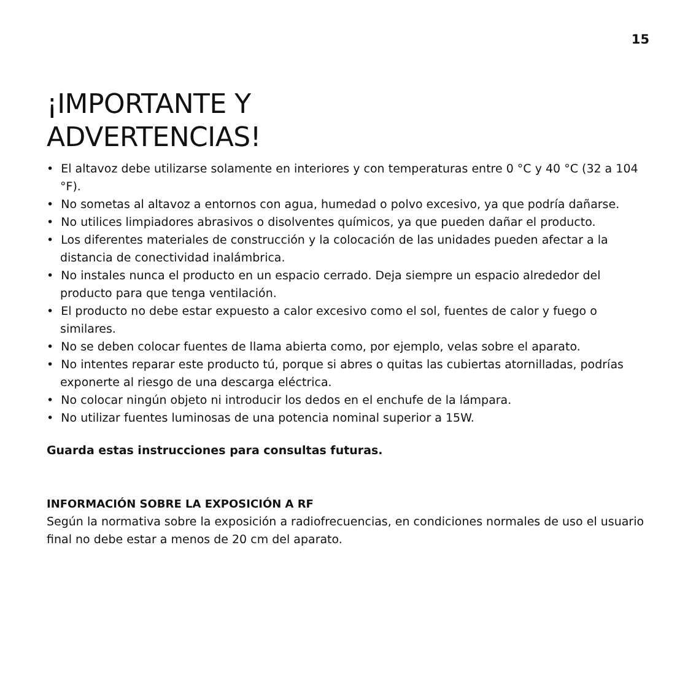15
¡IMPORTANTE Y
ADVERTENCIAS!
• El altavoz debe utilizarse solamente en interiores y con temperaturas entre 0 °C y 40 °C (32 a 104 °F).
• No sometas al altavoz a entornos con agua, humedad o polvo excesivo, ya que podría dañarse.
• No utilices limpiadores abrasivos o disolventes químicos, ya que pueden dañar el producto.
• Los diferentes materiales de construcción y la colocación de las unidades pueden afectar a la distancia de conectividad inalámbrica.
• No instales nunca el producto en un espacio cerrado. Deja siempre un espacio alrededor del producto para que tenga ventilación.
• El producto no debe estar expuesto a calor excesivo como el sol, fuentes de calor y fuego o similares.
• No se deben colocar fuentes de llama abierta como, por ejemplo, velas sobre el aparato.
• No intentes reparar este producto tú, porque si abres o quitas las cubiertas atornilladas, podrías exponerte al riesgo de una descarga eléctrica.
• No colocar ningún objeto ni introducir los dedos en el enchufe de la lámpara.
• No utilizar fuentes luminosas de una potencia nominal superior a 15W.
Guarda estas instrucciones para consultas futuras.
INFORMACIÓN SOBRE LA EXPOSICIÓN A RF
Según la normativa sobre la exposición a radiofrecuencias, en condiciones normales de uso el usuario final no debe estar a menos de 20 cm del aparato.